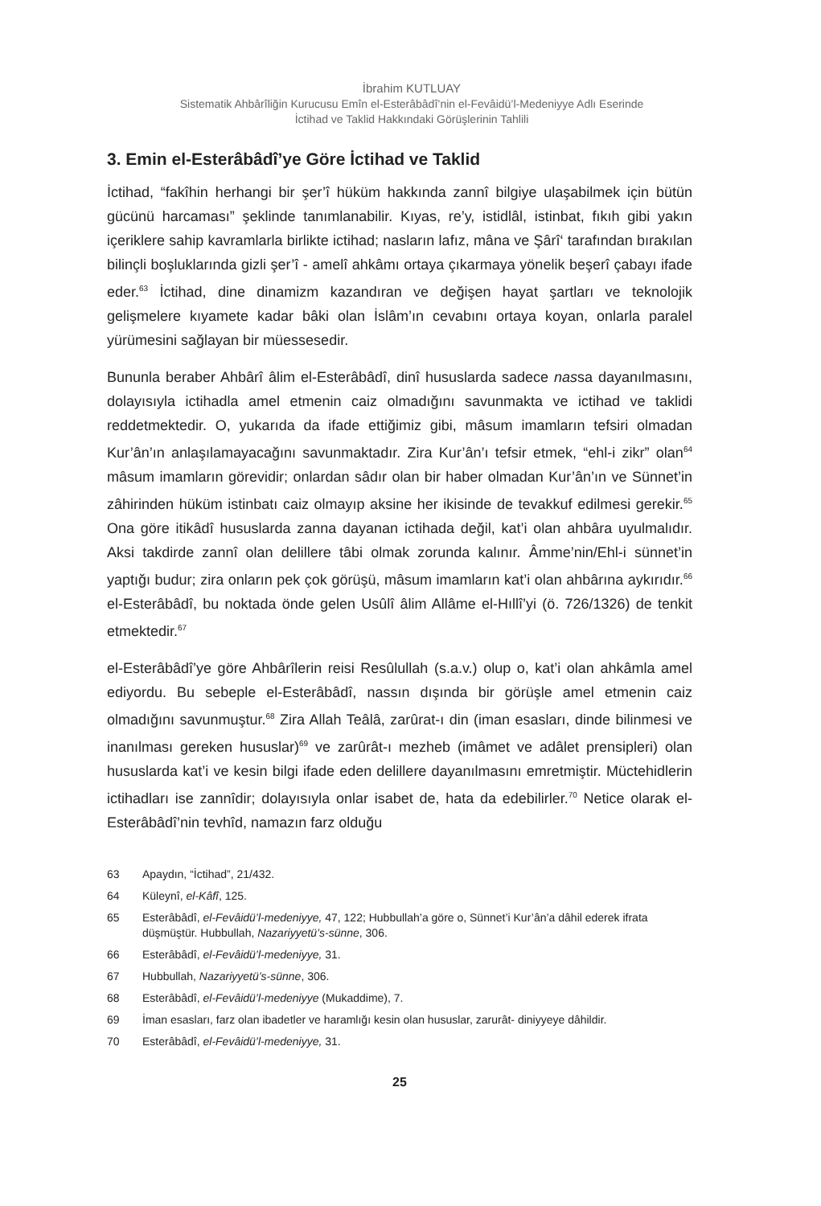İbrahim KUTLUAY
Sistematik Ahbârîliğin Kurucusu Emîn el-Esterâbâdî’nin el-Fevâidü’l-Medeniyye Adlı Eserinde
İctihad ve Taklid Hakkındaki Görüşlerinin Tahlili
3. Emin el-Esterâbâdî’ye Göre İctihad ve Taklid
İctihad, “fakîhin herhangi bir şer’î hüküm hakkında zannî bilgiye ulaşabilmek için bütün gücünü harcaması” şeklinde tanımlanabilir. Kıyas, re’y, istidlâl, istinbat, fıkıh gibi yakın içeriklere sahip kavramlarla birlikte ictihad; nasların lafız, mâna ve Şârî‘ tarafından bırakılan bilinçli boşluklarında gizli şer’î - amelî ahkâmı ortaya çıkarmaya yönelik beşerî çabayı ifade eder.<sup>63</sup> İctihad, dine dinamizm kazandıran ve değişen hayat şartları ve teknolojik gelişmelere kıyamete kadar bâki olan İslâm’ın cevabını ortaya koyan, onlarla paralel yürümesini sağlayan bir müessesedir.
Bununla beraber Ahbârî âlim el-Esterâbâdî, dinî hususlarda sadece nassa dayanılmasını, dolayısıyla ictihadla amel etmenin caiz olmadığını savunmakta ve ictihad ve taklidi reddetmektedir. O, yukarıda da ifade ettiğimiz gibi, mâsum imamların tefsiri olmadan Kur’ân’ın anlaşılamayacağını savunmaktadır. Zira Kur’ân’ı tefsir etmek, “ehl-i zikr” olan<sup>64</sup> mâsum imamların görevidir; onlardan sâdır olan bir haber olmadan Kur’ân’ın ve Sünnet’in zâhirinden hüküm istinbatı caiz olmayıp aksine her ikisinde de tevakkuf edilmesi gerekir.<sup>65</sup> Ona göre itikâdî hususlarda zanna dayanan ictihada değil, kat’i olan ahbâra uyulmalıdır. Aksi takdirde zannî olan delillere tâbi olmak zorunda kalınır. Âmme’nin/Ehl-i sünnet’in yaptığı budur; zira onların pek çok görüşü, mâsum imamların kat’i olan ahbârına aykırıdır.<sup>66</sup> el-Esterâbâdî, bu noktada önde gelen Usûlî âlim Allâme el-Hıllî’yi (ö. 726/1326) de tenkit etmektedir.<sup>67</sup>
el-Esterâbâdî’ye göre Ahbârîlerin reisi Resûlullah (s.a.v.) olup o, kat’i olan ahkâmla amel ediyordu. Bu sebeple el-Esterâbâdî, nassın dışında bir görüşle amel etmenin caiz olmadığını savunmuştur.<sup>68</sup> Zira Allah Teâlâ, zarûrat-ı din (iman esasları, dinde bilinmesi ve inanılması gereken hususlar)<sup>69</sup> ve zarûrât-ı mezheb (imâmet ve adâlet prensipleri) olan hususlarda kat’i ve kesin bilgi ifade eden delillere dayanılmasını emretmiştir. Müctehidlerin ictihadları ise zannîdir; dolayısıyla onlar isabet de, hata da edebilirler.<sup>70</sup> Netice olarak el-Esterâbâdî’nin tevhîd, namazın farz olduğu
63 Apaydın, “İctihad”, 21/432.
64 Küleynî, el-Kâfî, 125.
65 Esterâbâdî, el-Fevâidü’l-medeniyye, 47, 122; Hubbullah’a göre o, Sünnet’i Kur’ân’a dâhil ederek ifrata düşmüştür. Hubbullah, Nazariyyetü’s-sünne, 306.
66 Esterâbâdî, el-Fevâidü’l-medeniyye, 31.
67 Hubbullah, Nazariyyetü’s-sünne, 306.
68 Esterâbâdî, el-Fevâidü’l-medeniyye (Mukaddime), 7.
69 İman esasları, farz olan ibadetler ve haramlığı kesin olan hususlar, zarurât- diniyyeye dâhildir.
70 Esterâbâdî, el-Fevâidü’l-medeniyye, 31.
25